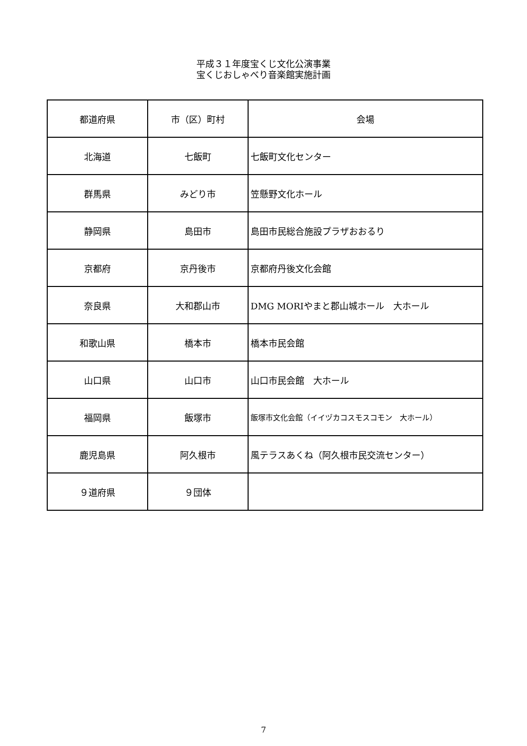平成３１年度宝くじ文化公演事業
宝くじおしゃべり音楽館実施計画
| 都道府県 | 市（区）町村 | 会場 |
| --- | --- | --- |
| 北海道 | 七飯町 | 七飯町文化センター |
| 群馬県 | みどり市 | 笠懸野文化ホール |
| 静岡県 | 島田市 | 島田市民総合施設プラザおおるり |
| 京都府 | 京丹後市 | 京都府丹後文化会館 |
| 奈良県 | 大和郡山市 | DMG MORIやまと郡山城ホール 大ホール |
| 和歌山県 | 橋本市 | 橋本市民会館 |
| 山口県 | 山口市 | 山口市民会館 大ホール |
| 福岡県 | 飯塚市 | 飯塚市文化会館（イイヅカコスモスコモン 大ホール） |
| 鹿児島県 | 阿久根市 | 風テラスあくね（阿久根市民交流センター） |
| ９道府県 | ９団体 | |
7